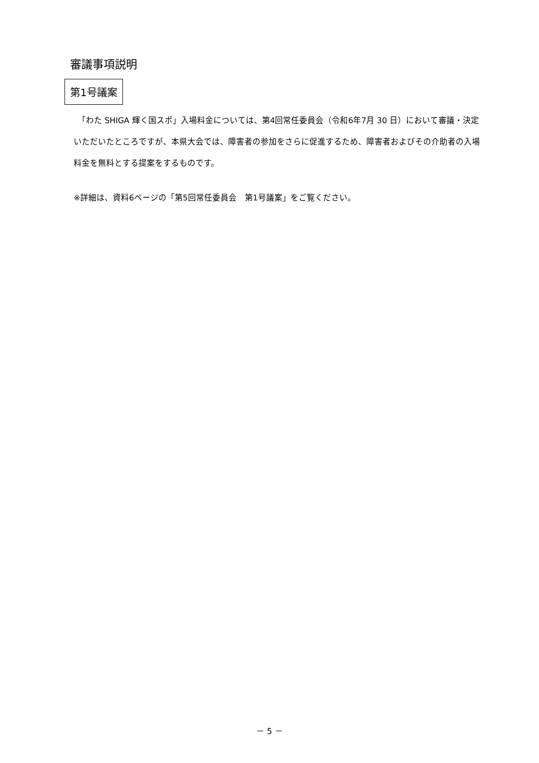審議事項説明
第1号議案
　「わた SHIGA 輝く国スポ」入場料金については、第4回常任委員会（令和6年7月 30 日）において審議・決定いただいたところですが、本県大会では、障害者の参加をさらに促進するため、障害者およびその介助者の入場料金を無料とする提案をするものです。
※詳細は、資料6ページの「第5回常任委員会　第1号議案」をご覧ください。
－ 5 －